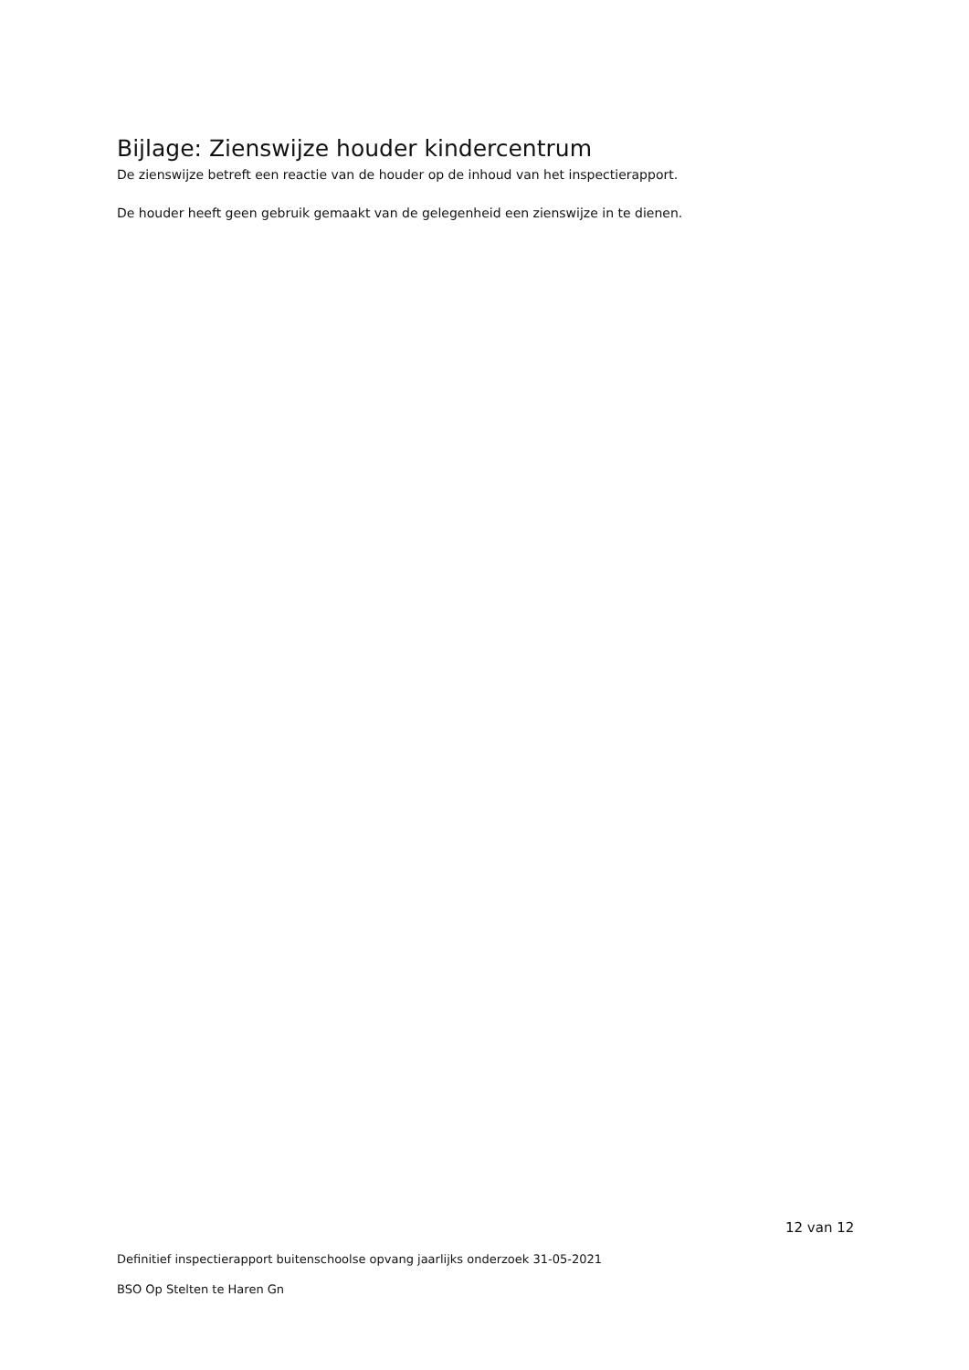Bijlage: Zienswijze houder kindercentrum
De zienswijze betreft een reactie van de houder op de inhoud van het inspectierapport.
De houder heeft geen gebruik gemaakt van de gelegenheid een zienswijze in te dienen.
12 van 12
Definitief inspectierapport buitenschoolse opvang jaarlijks onderzoek 31-05-2021
BSO Op Stelten te Haren Gn